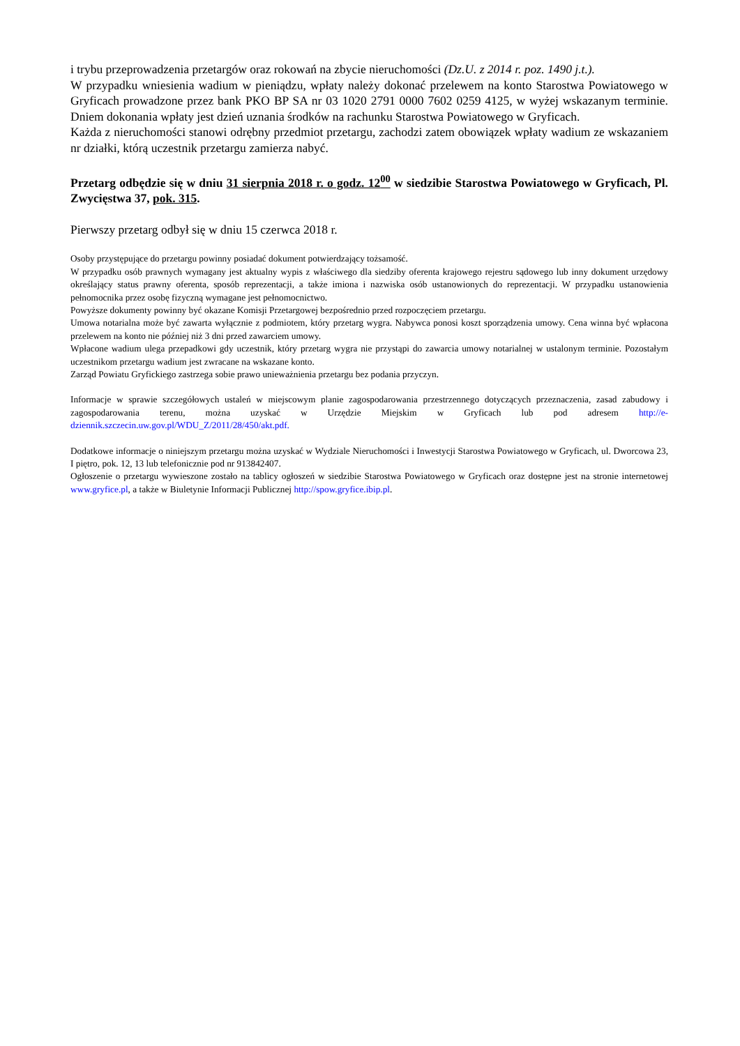i trybu przeprowadzenia przetargów oraz rokowań na zbycie nieruchomości (Dz.U. z 2014 r. poz. 1490 j.t.).
W przypadku wniesienia wadium w pieniądzu, wpłaty należy dokonać przelewem na konto Starostwa Powiatowego w Gryficach prowadzone przez bank PKO BP SA nr 03 1020 2791 0000 7602 0259 4125, w wyżej wskazanym terminie. Dniem dokonania wpłaty jest dzień uznania środków na rachunku Starostwa Powiatowego w Gryficach.
Każda z nieruchomości stanowi odrębny przedmiot przetargu, zachodzi zatem obowiązek wpłaty wadium ze wskazaniem nr działki, którą uczestnik przetargu zamierza nabyć.
Przetarg odbędzie się w dniu 31 sierpnia 2018 r. o godz. 12<sup>00</sup> w siedzibie Starostwa Powiatowego w Gryficach, Pl. Zwycięstwa 37, pok. 315.
Pierwszy przetarg odbył się w dniu 15 czerwca 2018 r.
Osoby przystępujące do przetargu powinny posiadać dokument potwierdzający tożsamość.
W przypadku osób prawnych wymagany jest aktualny wypis z właściwego dla siedziby oferenta krajowego rejestru sądowego lub inny dokument urzędowy określający status prawny oferenta, sposób reprezentacji, a także imiona i nazwiska osób ustanowionych do reprezentacji. W przypadku ustanowienia pełnomocnika przez osobę fizyczną wymagane jest pełnomocnictwo.
Powyższe dokumenty powinny być okazane Komisji Przetargowej bezpośrednio przed rozpoczęciem przetargu.
Umowa notarialna może być zawarta wyłącznie z podmiotem, który przetarg wygra. Nabywca ponosi koszt sporządzenia umowy. Cena winna być wpłacona przelewem na konto nie później niż 3 dni przed zawarciem umowy.
Wpłacone wadium ulega przepadkowi gdy uczestnik, który przetarg wygra nie przystąpi do zawarcia umowy notarialnej w ustalonym terminie. Pozostałym uczestnikom przetargu wadium jest zwracane na wskazane konto.
Zarząd Powiatu Gryfickiego zastrzega sobie prawo unieważnienia przetargu bez podania przyczyn.
Informacje w sprawie szczegółowych ustaleń w miejscowym planie zagospodarowania przestrzennego dotyczących przeznaczenia, zasad zabudowy i zagospodarowania terenu, można uzyskać w Urzędzie Miejskim w Gryficach lub pod adresem http://e-dziennik.szczecin.uw.gov.pl/WDU_Z/2011/28/450/akt.pdf.
Dodatkowe informacje o niniejszym przetargu można uzyskać w Wydziale Nieruchomości i Inwestycji Starostwa Powiatowego w Gryficach, ul. Dworcowa 23, I piętro, pok. 12, 13 lub telefonicznie pod nr 913842407.
Ogłoszenie o przetargu wywieszone zostało na tablicy ogłoszeń w siedzibie Starostwa Powiatowego w Gryficach oraz dostępne jest na stronie internetowej www.gryfice.pl, a także w Biuletynie Informacji Publicznej http://spow.gryfice.ibip.pl.